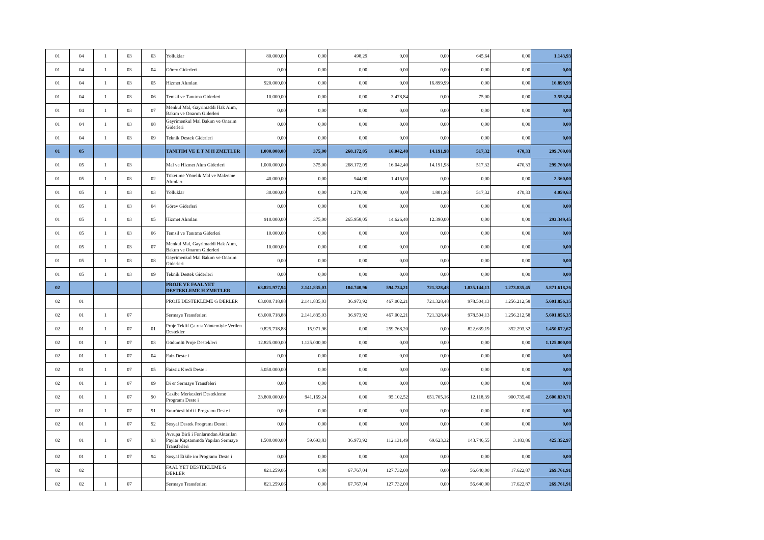| 01 | 04 | 1 | 03 | 03 | Yolluklar | 80.000,00 | 0,00 | 498,29 | 0,00 | 0,00 | 645,64 | 0,00 | 1.143,93 |
| 01 | 04 | 1 | 03 | 04 | Görev Giderleri | 0,00 | 0,00 | 0,00 | 0,00 | 0,00 | 0,00 | 0,00 | 0,00 |
| 01 | 04 | 1 | 03 | 05 | Hizmet Alımları | 920.000,00 | 0,00 | 0,00 | 0,00 | 16.899,99 | 0,00 | 0,00 | 16.899,99 |
| 01 | 04 | 1 | 03 | 06 | Temsil ve Tanıtma Giderleri | 10.000,00 | 0,00 | 0,00 | 3.478,84 | 0,00 | 75,00 | 0,00 | 3.553,84 |
| 01 | 04 | 1 | 03 | 07 | Menkul Mal, Gayrimaddi Hak Alım, Bakım ve Onarım Giderleri | 0,00 | 0,00 | 0,00 | 0,00 | 0,00 | 0,00 | 0,00 | 0,00 |
| 01 | 04 | 1 | 03 | 08 | Gayrimenkul Mal Bakım ve Onarım Giderleri | 0,00 | 0,00 | 0,00 | 0,00 | 0,00 | 0,00 | 0,00 | 0,00 |
| 01 | 04 | 1 | 03 | 09 | Teknik Destek Giderleri | 0,00 | 0,00 | 0,00 | 0,00 | 0,00 | 0,00 | 0,00 | 0,00 |
| 01 | 05 | | | | TANITIM VE E T M H ZMETLER | 1.000.000,00 | 375,00 | 268.172,05 | 16.042,40 | 14.191,98 | 517,32 | 470,33 | 299.769,08 |
| 01 | 05 | 1 | 03 | | Mal ve Hizmet Alım Giderleri | 1.000.000,00 | 375,00 | 268.172,05 | 16.042,40 | 14.191,98 | 517,32 | 470,33 | 299.769,08 |
| 01 | 05 | 1 | 03 | 02 | Tüketime Yönelik Mal ve Malzeme Alımları | 40.000,00 | 0,00 | 944,00 | 1.416,00 | 0,00 | 0,00 | 0,00 | 2.360,00 |
| 01 | 05 | 1 | 03 | 03 | Yolluklar | 30.000,00 | 0,00 | 1.270,00 | 0,00 | 1.801,98 | 517,32 | 470,33 | 4.059,63 |
| 01 | 05 | 1 | 03 | 04 | Görev Giderleri | 0,00 | 0,00 | 0,00 | 0,00 | 0,00 | 0,00 | 0,00 | 0,00 |
| 01 | 05 | 1 | 03 | 05 | Hizmet Alımları | 910.000,00 | 375,00 | 265.958,05 | 14.626,40 | 12.390,00 | 0,00 | 0,00 | 293.349,45 |
| 01 | 05 | 1 | 03 | 06 | Temsil ve Tanıtma Giderleri | 10.000,00 | 0,00 | 0,00 | 0,00 | 0,00 | 0,00 | 0,00 | 0,00 |
| 01 | 05 | 1 | 03 | 07 | Menkul Mal, Gayrimaddi Hak Alım, Bakım ve Onarım Giderleri | 10.000,00 | 0,00 | 0,00 | 0,00 | 0,00 | 0,00 | 0,00 | 0,00 |
| 01 | 05 | 1 | 03 | 08 | Gayrimenkul Mal Bakım ve Onarım Giderleri | 0,00 | 0,00 | 0,00 | 0,00 | 0,00 | 0,00 | 0,00 | 0,00 |
| 01 | 05 | 1 | 03 | 09 | Teknik Destek Giderleri | 0,00 | 0,00 | 0,00 | 0,00 | 0,00 | 0,00 | 0,00 | 0,00 |
| 02 | | | | | PROJE VE FAAL YET DESTEKLEME H ZMETLER | 63.821.977,94 | 2.141.835,03 | 104.740,96 | 594.734,21 | 721.328,48 | 1.035.144,13 | 1.273.835,45 | 5.871.618,26 |
| 02 | 01 | | | | PROJE DESTEKLEME G DERLER | 63.000.718,88 | 2.141.835,03 | 36.973,92 | 467.002,21 | 721.328,48 | 978.504,13 | 1.256.212,58 | 5.601.856,35 |
| 02 | 01 | 1 | 07 | | Sermaye Transferleri | 63.000.718,88 | 2.141.835,03 | 36.973,92 | 467.002,21 | 721.328,48 | 978.504,13 | 1.256.212,58 | 5.601.856,35 |
| 02 | 01 | 1 | 07 | 01 | Proje Teklif Ça rısı Yöntemiyle Verilen Destekler | 9.825.718,88 | 15.971,96 | 0,00 | 259.768,20 | 0,00 | 822.639,19 | 352.293,32 | 1.450.672,67 |
| 02 | 01 | 1 | 07 | 03 | Güdümlü Proje Destekleri | 12.825.000,00 | 1.125.000,00 | 0,00 | 0,00 | 0,00 | 0,00 | 0,00 | 1.125.000,00 |
| 02 | 01 | 1 | 07 | 04 | Faiz Deste i | 0,00 | 0,00 | 0,00 | 0,00 | 0,00 | 0,00 | 0,00 | 0,00 |
| 02 | 01 | 1 | 07 | 05 | Faizsiz Kredi Deste i | 5.050.000,00 | 0,00 | 0,00 | 0,00 | 0,00 | 0,00 | 0,00 | 0,00 |
| 02 | 01 | 1 | 07 | 09 | Di er Sermaye Transfeleri | 0,00 | 0,00 | 0,00 | 0,00 | 0,00 | 0,00 | 0,00 | 0,00 |
| 02 | 01 | 1 | 07 | 90 | Cazibe Merkezleri Destekleme Programı Deste i | 33.800.000,00 | 941.169,24 | 0,00 | 95.102,52 | 651.705,16 | 12.118,39 | 900.735,40 | 2.600.830,71 |
| 02 | 01 | 1 | 07 | 91 | Sınırötesi birli i Programı Deste i | 0,00 | 0,00 | 0,00 | 0,00 | 0,00 | 0,00 | 0,00 | 0,00 |
| 02 | 01 | 1 | 07 | 92 | Sosyal Destek Programı Deste i | 0,00 | 0,00 | 0,00 | 0,00 | 0,00 | 0,00 | 0,00 | 0,00 |
| 02 | 01 | 1 | 07 | 93 | Avrupa Birli i Fonlarından Aktarılan Paylar Kapsamında Yapılan Sermaye Transferleri | 1.500.000,00 | 59.693,83 | 36.973,92 | 112.131,49 | 69.623,32 | 143.746,55 | 3.183,86 | 425.352,97 |
| 02 | 01 | 1 | 07 | 94 | Sosyal Etkile im Programı Deste i | 0,00 | 0,00 | 0,00 | 0,00 | 0,00 | 0,00 | 0,00 | 0,00 |
| 02 | 02 | | | | FAAL YET DESTEKLEME G DERLER | 821.259,06 | 0,00 | 67.767,04 | 127.732,00 | 0,00 | 56.640,00 | 17.622,87 | 269.761,91 |
| 02 | 02 | 1 | 07 | | Sermaye Transferleri | 821.259,06 | 0,00 | 67.767,04 | 127.732,00 | 0,00 | 56.640,00 | 17.622,87 | 269.761,91 |